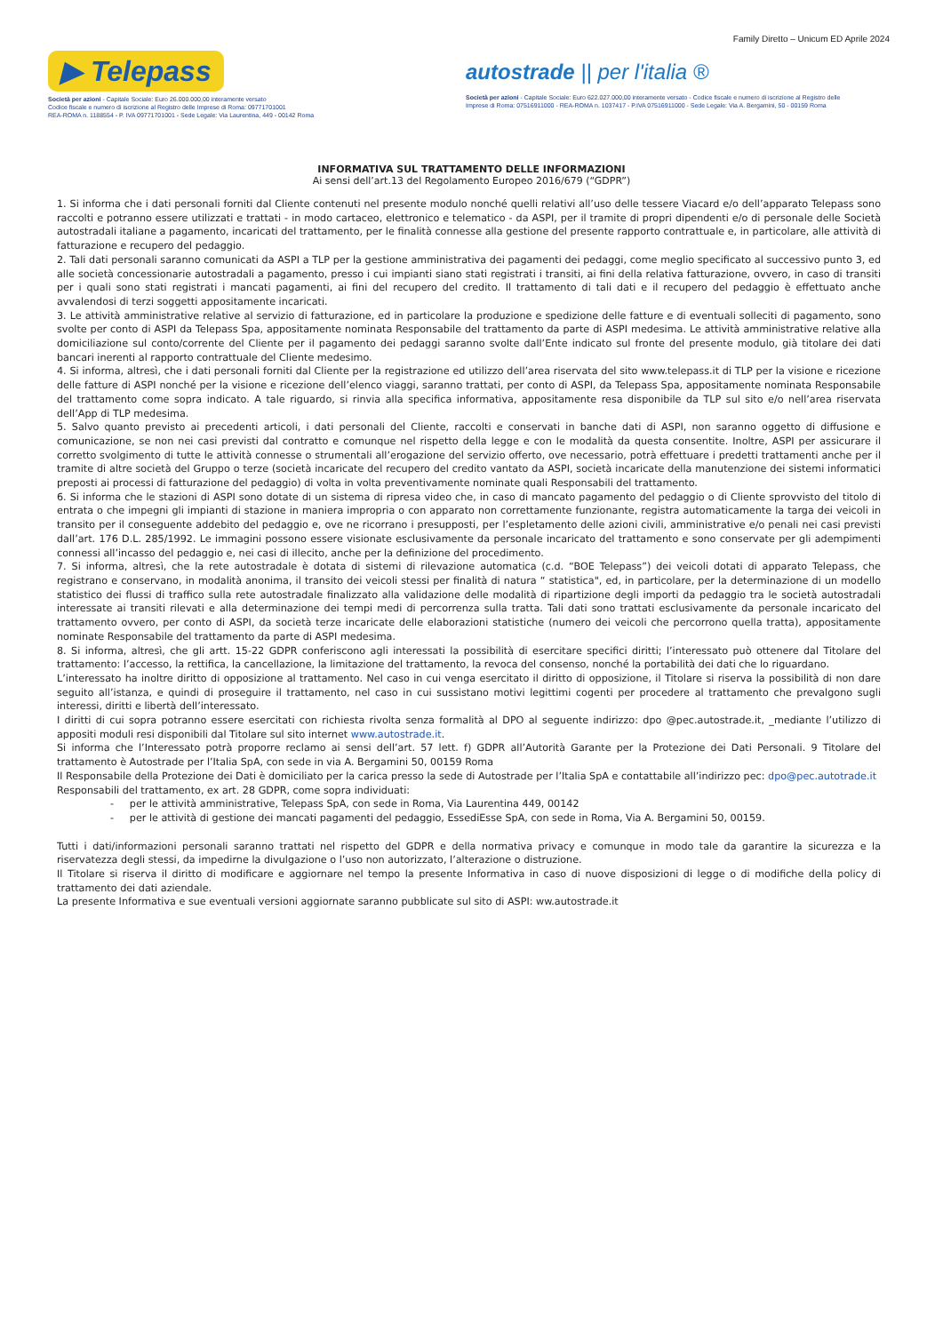Family Diretto – Unicum ED Aprile 2024
▶ Telepass
Società per azioni - Capitale Sociale: Euro 26.000.000,00 interamente versato
Codice fiscale e numero di iscrizione al Registro delle Imprese di Roma: 09771701001
REA-ROMA n. 1188554 - P. IVA 09771701001 - Sede Legale: Via Laurentina, 449 - 00142 Roma
autostrade || per l'italia ®
Società per azioni - Capitale Sociale: Euro 622.027.000,00 interamente versato - Codice fiscale e numero di iscrizione al Registro delle Imprese di Roma: 07516911000 - REA-ROMA n. 1037417 - P.IVA 07516911000 - Sede Legale: Via A. Bergamini, 50 - 00159 Roma
INFORMATIVA SUL TRATTAMENTO DELLE INFORMAZIONI
Ai sensi dell’art.13 del Regolamento Europeo 2016/679 (“GDPR”)
1. Si informa che i dati personali forniti dal Cliente contenuti nel presente modulo nonché quelli relativi all’uso delle tessere Viacard e/o dell’apparato Telepass sono raccolti e potranno essere utilizzati e trattati - in modo cartaceo, elettronico e telematico - da ASPI, per il tramite di propri dipendenti e/o di personale delle Società autostradali italiane a pagamento, incaricati del trattamento, per le finalità connesse alla gestione del presente rapporto contrattuale e, in particolare, alle attività di fatturazione e recupero del pedaggio.
2. Tali dati personali saranno comunicati da ASPI a TLP per la gestione amministrativa dei pagamenti dei pedaggi, come meglio specificato al successivo punto 3, ed alle società concessionarie autostradali a pagamento, presso i cui impianti siano stati registrati i transiti, ai fini della relativa fatturazione, ovvero, in caso di transiti per i quali sono stati registrati i mancati pagamenti, ai fini del recupero del credito. Il trattamento di tali dati e il recupero del pedaggio è effettuato anche avvalendosi di terzi soggetti appositamente incaricati.
3. Le attività amministrative relative al servizio di fatturazione, ed in particolare la produzione e spedizione delle fatture e di eventuali solleciti di pagamento, sono svolte per conto di ASPI da Telepass Spa, appositamente nominata Responsabile del trattamento da parte di ASPI medesima. Le attività amministrative relative alla domiciliazione sul conto/corrente del Cliente per il pagamento dei pedaggi saranno svolte dall’Ente indicato sul fronte del presente modulo, già titolare dei dati bancari inerenti al rapporto contrattuale del Cliente medesimo.
4. Si informa, altresì, che i dati personali forniti dal Cliente per la registrazione ed utilizzo dell’area riservata del sito www.telepass.it di TLP per la visione e ricezione delle fatture di ASPI nonché per la visione e ricezione dell’elenco viaggi, saranno trattati, per conto di ASPI, da Telepass Spa, appositamente nominata Responsabile del trattamento come sopra indicato. A tale riguardo, si rinvia alla specifica informativa, appositamente resa disponibile da TLP sul sito e/o nell’area riservata dell’App di TLP medesima.
5. Salvo quanto previsto ai precedenti articoli, i dati personali del Cliente, raccolti e conservati in banche dati di ASPI, non saranno oggetto di diffusione e comunicazione, se non nei casi previsti dal contratto e comunque nel rispetto della legge e con le modalità da questa consentite. Inoltre, ASPI per assicurare il corretto svolgimento di tutte le attività connesse o strumentali all’erogazione del servizio offerto, ove necessario, potrà effettuare i predetti trattamenti anche per il tramite di altre società del Gruppo o terze (società incaricate del recupero del credito vantato da ASPI, società incaricate della manutenzione dei sistemi informatici preposti ai processi di fatturazione del pedaggio) di volta in volta preventivamente nominate quali Responsabili del trattamento.
6. Si informa che le stazioni di ASPI sono dotate di un sistema di ripresa video che, in caso di mancato pagamento del pedaggio o di Cliente sprovvisto del titolo di entrata o che impegni gli impianti di stazione in maniera impropria o con apparato non correttamente funzionante, registra automaticamente la targa dei veicoli in transito per il conseguente addebito del pedaggio e, ove ne ricorrano i presupposti, per l’espletamento delle azioni civili, amministrative e/o penali nei casi previsti dall’art. 176 D.L. 285/1992. Le immagini possono essere visionate esclusivamente da personale incaricato del trattamento e sono conservate per gli adempimenti connessi all’incasso del pedaggio e, nei casi di illecito, anche per la definizione del procedimento.
7. Si informa, altresì, che la rete autostradale è dotata di sistemi di rilevazione automatica (c.d. “BOE Telepass”) dei veicoli dotati di apparato Telepass, che registrano e conservano, in modalità anonima, il transito dei veicoli stessi per finalità di natura “ statistica", ed, in particolare, per la determinazione di un modello statistico dei flussi di traffico sulla rete autostradale finalizzato alla validazione delle modalità di ripartizione degli importi da pedaggio tra le società autostradali interessate ai transiti rilevati e alla determinazione dei tempi medi di percorrenza sulla tratta. Tali dati sono trattati esclusivamente da personale incaricato del trattamento ovvero, per conto di ASPI, da società terze incaricate delle elaborazioni statistiche (numero dei veicoli che percorrono quella tratta), appositamente nominate Responsabile del trattamento da parte di ASPI medesima.
8. Si informa, altresì, che gli artt. 15-22 GDPR conferiscono agli interessati la possibilità di esercitare specifici diritti; l’interessato può ottenere dal Titolare del trattamento: l’accesso, la rettifica, la cancellazione, la limitazione del trattamento, la revoca del consenso, nonché la portabilità dei dati che lo riguardano.
L’interessato ha inoltre diritto di opposizione al trattamento. Nel caso in cui venga esercitato il diritto di opposizione, il Titolare si riserva la possibilità di non dare seguito all’istanza, e quindi di proseguire il trattamento, nel caso in cui sussistano motivi legittimi cogenti per procedere al trattamento che prevalgono sugli interessi, diritti e libertà dell’interessato.
I diritti di cui sopra potranno essere esercitati con richiesta rivolta senza formalità al DPO al seguente indirizzo: dpo @pec.autostrade.it, _mediante l’utilizzo di appositi moduli resi disponibili dal Titolare sul sito internet www.autostrade.it.
Si informa che l’Interessato potrà proporre reclamo ai sensi dell’art. 57 lett. f) GDPR all’Autorità Garante per la Protezione dei Dati Personali. 9 Titolare del trattamento è Autostrade per l’Italia SpA, con sede in via A. Bergamini 50, 00159 Roma
Il Responsabile della Protezione dei Dati è domiciliato per la carica presso la sede di Autostrade per l’Italia SpA e contattabile all’indirizzo pec: dpo@pec.autotrade.it
Responsabili del trattamento, ex art. 28 GDPR, come sopra individuati:
- per le attività amministrative, Telepass SpA, con sede in Roma, Via Laurentina 449, 00142
- per le attività di gestione dei mancati pagamenti del pedaggio, EssediEsse SpA, con sede in Roma, Via A. Bergamini 50, 00159.
Tutti i dati/informazioni personali saranno trattati nel rispetto del GDPR e della normativa privacy e comunque in modo tale da garantire la sicurezza e la riservatezza degli stessi, da impedirne la divulgazione o l’uso non autorizzato, l’alterazione o distruzione.
Il Titolare si riserva il diritto di modificare e aggiornare nel tempo la presente Informativa in caso di nuove disposizioni di legge o di modifiche della policy di trattamento dei dati aziendale.
La presente Informativa e sue eventuali versioni aggiornate saranno pubblicate sul sito di ASPI: ww.autostrade.it